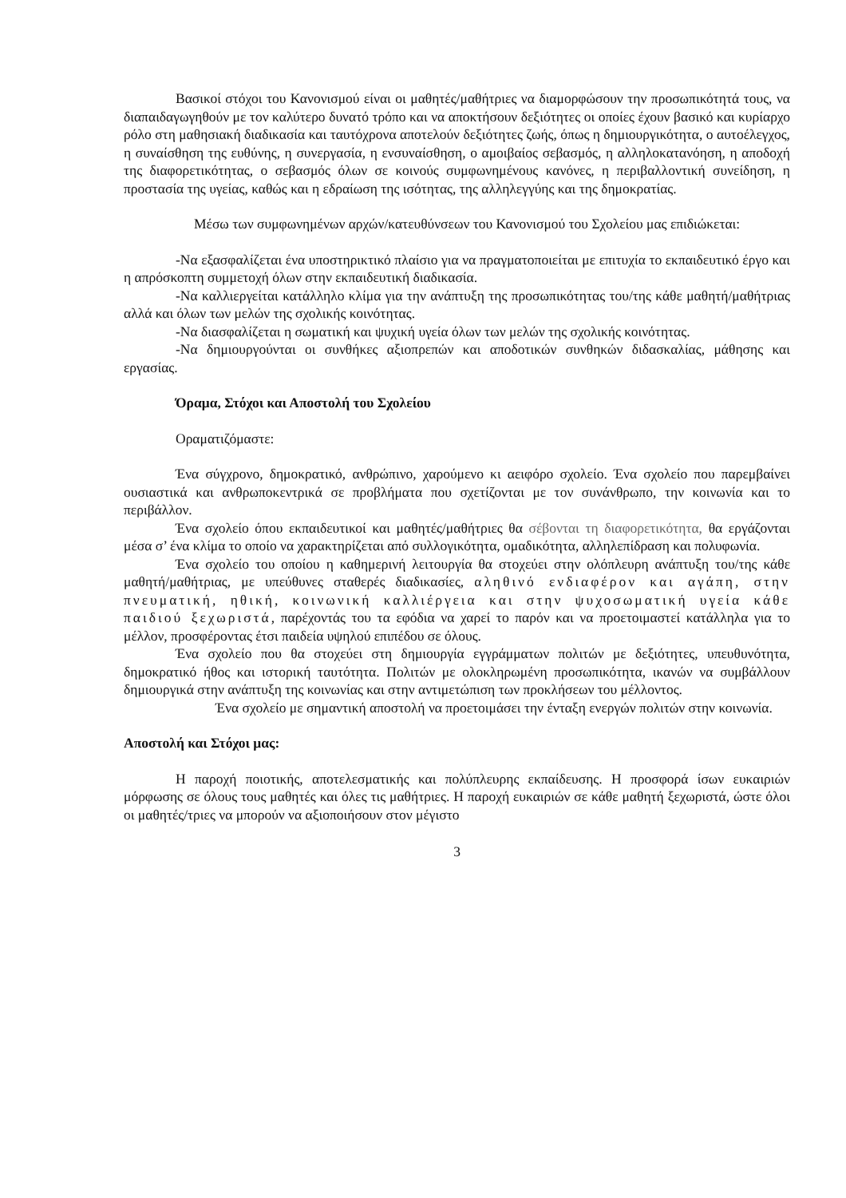Βασικοί στόχοι του Κανονισμού είναι οι μαθητές/μαθήτριες να διαμορφώσουν την προσωπικότητά τους, να διαπαιδαγωγηθούν με τον καλύτερο δυνατό τρόπο και να αποκτήσουν δεξιότητες οι οποίες έχουν βασικό και κυρίαρχο ρόλο στη μαθησιακή διαδικασία και ταυτόχρονα αποτελούν δεξιότητες ζωής, όπως η δημιουργικότητα, ο αυτοέλεγχος, η συναίσθηση της ευθύνης, η συνεργασία, η ενσυναίσθηση, ο αμοιβαίος σεβασμός, η αλληλοκατανόηση, η αποδοχή της διαφορετικότητας, ο σεβασμός όλων σε κοινούς συμφωνημένους κανόνες, η περιβαλλοντική συνείδηση, η προστασία της υγείας, καθώς και η εδραίωση της ισότητας, της αλληλεγγύης και της δημοκρατίας.
Μέσω των συμφωνημένων αρχών/κατευθύνσεων του Κανονισμού του Σχολείου μας επιδιώκεται:
-Να εξασφαλίζεται ένα υποστηρικτικό πλαίσιο για να πραγματοποιείται με επιτυχία το εκπαιδευτικό έργο και η απρόσκοπτη συμμετοχή όλων στην εκπαιδευτική διαδικασία.
-Να καλλιεργείται κατάλληλο κλίμα για την ανάπτυξη της προσωπικότητας του/της κάθε μαθητή/μαθήτριας αλλά και όλων των μελών της σχολικής κοινότητας.
-Να διασφαλίζεται η σωματική και ψυχική υγεία όλων των μελών της σχολικής κοινότητας.
-Να δημιουργούνται οι συνθήκες αξιοπρεπών και αποδοτικών συνθηκών διδασκαλίας, μάθησης και εργασίας.
Όραμα, Στόχοι και Αποστολή του Σχολείου
Οραματιζόμαστε:
Ένα σύγχρονο, δημοκρατικό, ανθρώπινο, χαρούμενο κι αειφόρο σχολείο. Ένα σχολείο που παρεμβαίνει ουσιαστικά και ανθρωποκεντρικά σε προβλήματα που σχετίζονται με τον συνάνθρωπο, την κοινωνία και το περιβάλλον.
Ένα σχολείο όπου εκπαιδευτικοί και μαθητές/μαθήτριες θα σέβονται τη διαφορετικότητα, θα εργάζονται μέσα σ’ ένα κλίμα το οποίο να χαρακτηρίζεται από συλλογικότητα, ομαδικότητα, αλληλεπίδραση και πολυφωνία.
Ένα σχολείο του οποίου η καθημερινή λειτουργία θα στοχεύει στην ολόπλευρη ανάπτυξη του/της κάθε μαθητή/μαθήτριας, με υπεύθυνες σταθερές διαδικασίες, αληθινό ενδιαφέρον και αγάπη, στην πνευματική, ηθική, κοινωνική καλλιέργεια και στην ψυχοσωματική υγεία κάθε παιδιού ξεχωριστά, παρέχοντάς του τα εφόδια να χαρεί το παρόν και να προετοιμαστεί κατάλληλα για το μέλλον, προσφέροντας έτσι παιδεία υψηλού επιπέδου σε όλους.
Ένα σχολείο που θα στοχεύει στη δημιουργία εγγράμματων πολιτών με δεξιότητες, υπευθυνότητα, δημοκρατικό ήθος και ιστορική ταυτότητα. Πολιτών με ολοκληρωμένη προσωπικότητα, ικανών να συμβάλλουν δημιουργικά στην ανάπτυξη της κοινωνίας και στην αντιμετώπιση των προκλήσεων του μέλλοντος.
Ένα σχολείο με σημαντική αποστολή να προετοιμάσει την ένταξη ενεργών πολιτών στην κοινωνία.
Αποστολή και Στόχοι μας:
Η παροχή ποιοτικής, αποτελεσματικής και πολύπλευρης εκπαίδευσης. Η προσφορά ίσων ευκαιριών μόρφωσης σε όλους τους μαθητές και όλες τις μαθήτριες. Η παροχή ευκαιριών σε κάθε μαθητή ξεχωριστά, ώστε όλοι οι μαθητές/τριες να μπορούν να αξιοποιήσουν στον μέγιστο
3